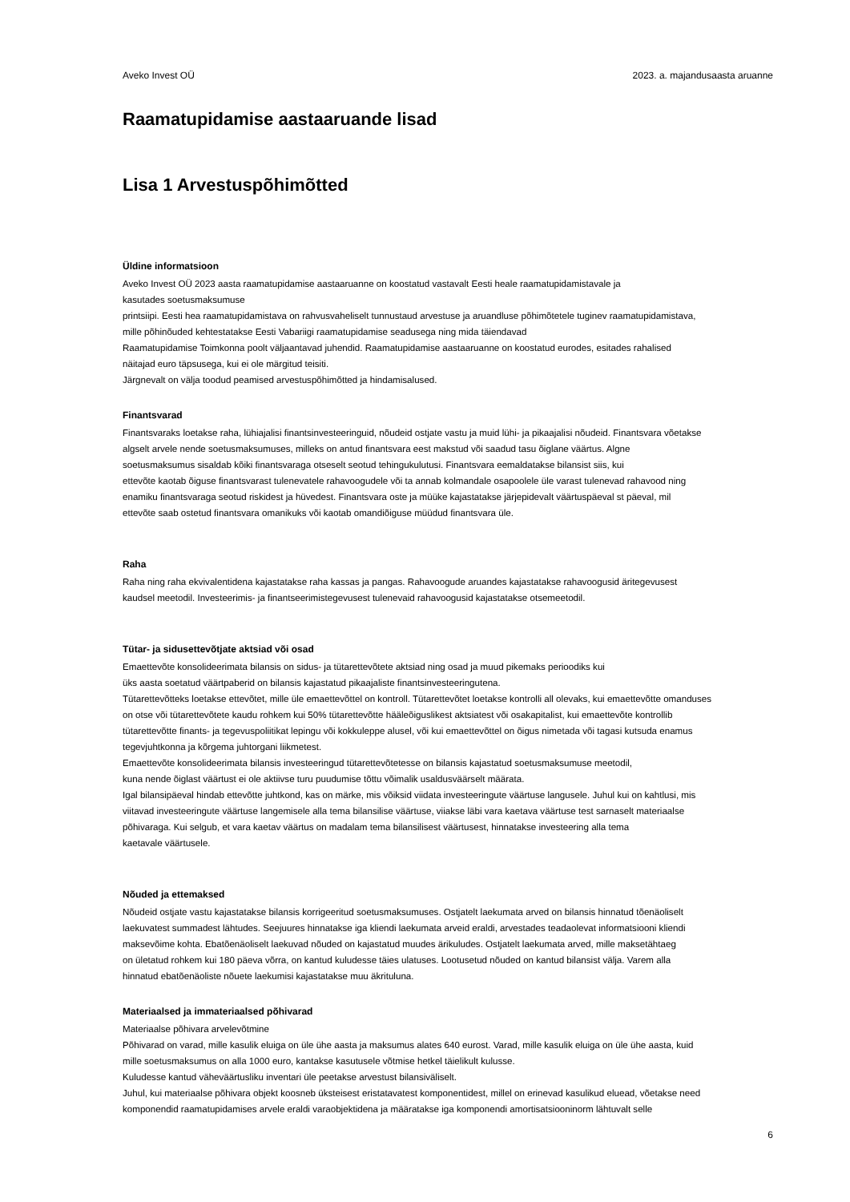Aveko Invest OÜ 2023. a. majandusaasta aruanne
Raamatupidamise aastaaruande lisad
Lisa 1 Arvestuspõhimõtted
Üldine informatsioon
Aveko Invest OÜ 2023 aasta raamatupidamise aastaaruanne on koostatud vastavalt Eesti heale raamatupidamistavale ja
kasutades soetusmaksumuse
printsiipi. Eesti hea raamatupidamistava on rahvusvaheliselt tunnustaud arvestuse ja aruandluse põhimõtetele tuginev raamatupidamistava,
mille põhinõuded kehtestatakse Eesti Vabariigi raamatupidamise seadusega ning mida täiendavad
Raamatupidamise Toimkonna poolt väljaantavad juhendid. Raamatupidamise aastaaruanne on koostatud eurodes, esitades rahalised
näitajad euro täpsusega, kui ei ole märgitud teisiti.
Järgnevalt on välja toodud peamised arvestuspõhimõtted ja hindamisalused.
Finantsvarad
Finantsvaraks loetakse raha, lühiajalisi finantsinvesteeringuid, nõudeid ostjate vastu ja muid lühi- ja pikaajalisi nõudeid. Finantsvara võetakse
algselt arvele nende soetusmaksumuses, milleks on antud finantsvara eest makstud või saadud tasu õiglane väärtus. Algne
soetusmaksumus sisaldab kõiki finantsvaraga otseselt seotud tehingukulutusi. Finantsvara eemaldatakse bilansist siis, kui
ettevõte kaotab õiguse finantsvarast tulenevatele rahavoogudele või ta annab kolmandale osapoolele üle varast tulenevad rahavood ning
enamiku finantsvaraga seotud riskidest ja hüvedest. Finantsvara oste ja müüke kajastatakse järjepidevalt väärtuspäeval st päeval, mil
ettevõte saab ostetud finantsvara omanikuks või kaotab omandiõiguse müüdud finantsvara üle.
Raha
Raha ning raha ekvivalentidena kajastatakse raha kassas ja pangas. Rahavoogude aruandes kajastatakse rahavoogusid äritegevusest
kaudsel meetodil. Investeerimis- ja finantseerimistegevusest tulenevaid rahavoogusid kajastatakse otsemeetodil.
Tütar- ja sidusettevõtjate aktsiad või osad
Emaettevõte konsolideerimata bilansis on sidus- ja tütarettevõtete aktsiad ning osad ja muud pikemaks perioodiks kui
üks aasta soetatud väärtpaberid on bilansis kajastatud pikaajaliste finantsinvesteeringutena.
Tütarettevõtteks loetakse ettevõtet, mille üle emaettevõttel on kontroll. Tütarettevõtet loetakse kontrolli all olevaks, kui emaettevõtte omanduses
on otse või tütarettevõtete kaudu rohkem kui 50% tütarettevõtte hääleõiguslikest aktsiatest või osakapitalist, kui emaettevõte kontrollib
tütarettevõtte finants- ja tegevuspoliitikat lepingu või kokkuleppe alusel, või kui emaettevõttel on õigus nimetada või tagasi kutsuda enamus
tegevjuhtkonna ja kõrgema juhtorgani liikmetest.
Emaettevõte konsolideerimata bilansis investeeringud tütarettevõtetesse on bilansis kajastatud soetusmaksumuse meetodil,
kuna nende õiglast väärtust ei ole aktiivse turu puudumise tõttu võimalik usaldusväärselt määrata.
Igal bilansipäeval hindab ettevõtte juhtkond, kas on märke, mis võiksid viidata investeeringute väärtuse langusele. Juhul kui on kahtlusi, mis
viitavad investeeringute väärtuse langemisele alla tema bilansilise väärtuse, viiakse läbi vara kaetava väärtuse test sarnaselt materiaalse
põhivaraga. Kui selgub, et vara kaetav väärtus on madalam tema bilansilisest väärtusest, hinnatakse investeering alla tema
kaetavale väärtusele.
Nõuded ja ettemaksed
Nõudeid ostjate vastu kajastatakse bilansis korrigeeritud soetusmaksumuses. Ostjatelt laekumata arved on bilansis hinnatud tõenäoliselt
laekuvatest summadest lähtudes. Seejuures hinnatakse iga kliendi laekumata arveid eraldi, arvestades teadaolevat informatsiooni kliendi
maksevõime kohta. Ebatõenäoliselt laekuvad nõuded on kajastatud muudes ärikuludes. Ostjatelt laekumata arved, mille maksetähtaeg
on ületatud rohkem kui 180 päeva võrra, on kantud kuludesse täies ulatuses. Lootusetud nõuded on kantud bilansist välja. Varem alla
hinnatud ebatõenäoliste nõuete laekumisi kajastatakse muu äkrituluna.
Materiaalsed ja immateriaalsed põhivarad
Materiaalse põhivara arvelevõtmine
Põhivarad on varad, mille kasulik eluiga on üle ühe aasta ja maksumus alates 640 eurost. Varad, mille kasulik eluiga on üle ühe aasta, kuid
mille soetusmaksumus on alla 1000 euro, kantakse kasutusele võtmise hetkel täielikult kulusse.
Kuludesse kantud väheväärtusliku inventari üle peetakse arvestust bilansiväliselt.
Juhul, kui materiaalse põhivara objekt koosneb üksteisest eristatavatest komponentidest, millel on erinevad kasulikud eluead, võetakse need
komponendid raamatupidamises arvele eraldi varaobjektidena ja määratakse iga komponendi amortisatsiooninorm lähtuvalt selle
6